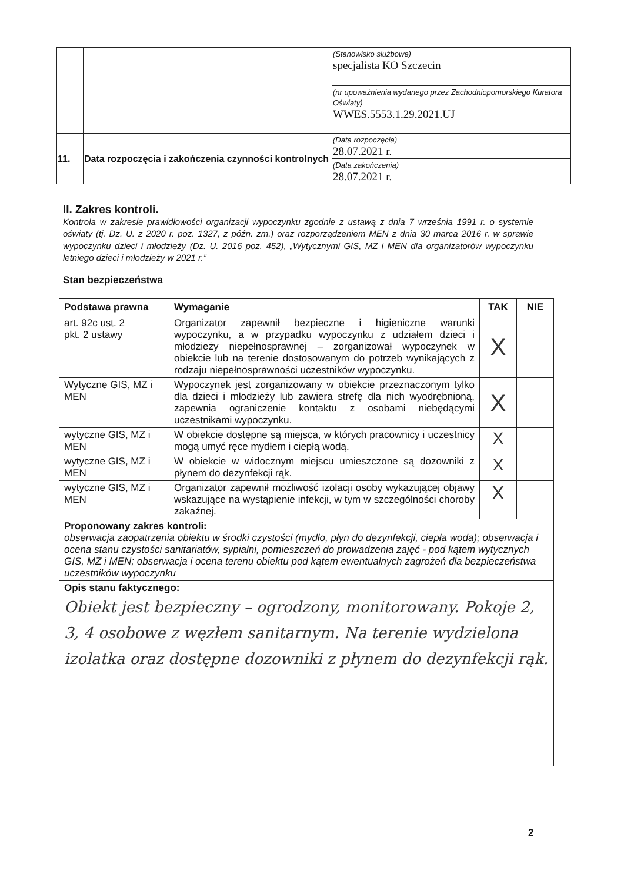| | | (Stanowisko służbowe) specjalista KO Szczecin |
| | | (nr upoważnienia wydanego przez Zachodniopomorskiego Kuratora Oświaty) WWES.5553.1.29.2021.UJ |
| 11. | Data rozpoczęcia i zakończenia czynności kontrolnych | (Data rozpoczęcia) 28.07.2021 r. |
| | | (Data zakończenia) 28.07.2021 r. |
II. Zakres kontroli.
Kontrola w zakresie prawidłowości organizacji wypoczynku zgodnie z ustawą z dnia 7 września 1991 r. o systemie oświaty (tj. Dz. U. z 2020 r. poz. 1327, z późn. zm.) oraz rozporządzeniem MEN z dnia 30 marca 2016 r. w sprawie wypoczynku dzieci i młodzieży (Dz. U. 2016 poz. 452), „Wytycznymi GIS, MZ i MEN dla organizatorów wypoczynku letniego dzieci i młodzieży w 2021 r.”
Stan bezpieczeństwa
| Podstawa prawna | Wymaganie | TAK | NIE |
| --- | --- | --- | --- |
| art. 92c ust. 2 pkt. 2 ustawy | Organizator zapewnił bezpieczne i higieniczne warunki wypoczynku, a w przypadku wypoczynku z udziałem dzieci i młodzieży niepełnosprawnej – zorganizował wypoczynek w obiekcie lub na terenie dostosowanym do potrzeb wynikających z rodzaju niepełnosprawności uczestników wypoczynku. | X | |
| Wytyczne GIS, MZ i MEN | Wypoczynek jest zorganizowany w obiekcie przeznaczonym tylko dla dzieci i młodzieży lub zawiera strefę dla nich wyodrębnioną, zapewnia ograniczenie kontaktu z osobami niebędącymi uczestnikami wypoczynku. | X | |
| wytyczne GIS, MZ i MEN | W obiekcie dostępne są miejsca, w których pracownicy i uczestnicy mogą umyć ręce mydłem i ciepłą wodą. | X | |
| wytyczne GIS, MZ i MEN | W obiekcie w widocznym miejscu umieszczone są dozowniki z płynem do dezynfekcji rąk. | X | |
| wytyczne GIS, MZ i MEN | Organizator zapewnił możliwość izolacji osoby wykazującej objawy wskazujące na wystąpienie infekcji, w tym w szczególności choroby zakaźnej. | X | |
| Proponowany zakres kontroli: obserwacja zaopatrzenia obiektu w środki czystości (mydło, płyn do dezynfekcji, ciepła woda); obserwacja i ocena stanu czystości sanitariatów, sypialni, pomieszczeń do prowadzenia zajęć - pod kątem wytycznych GIS, MZ i MEN; obserwacja i ocena terenu obiektu pod kątem ewentualnych zagrożeń dla bezpieczeństwa uczestników wypoczynku | | | |
| Opis stanu faktycznego: Obiekt jest bezpieczny – ogrodzony, monitorowany. Pokoje 2, 3, 4 osobowe z węzłem sanitarnym. Na terenie wydzielona izolatka oraz dostępne dozowniki z płynem do dezynfekcji rąk. | | | |
2